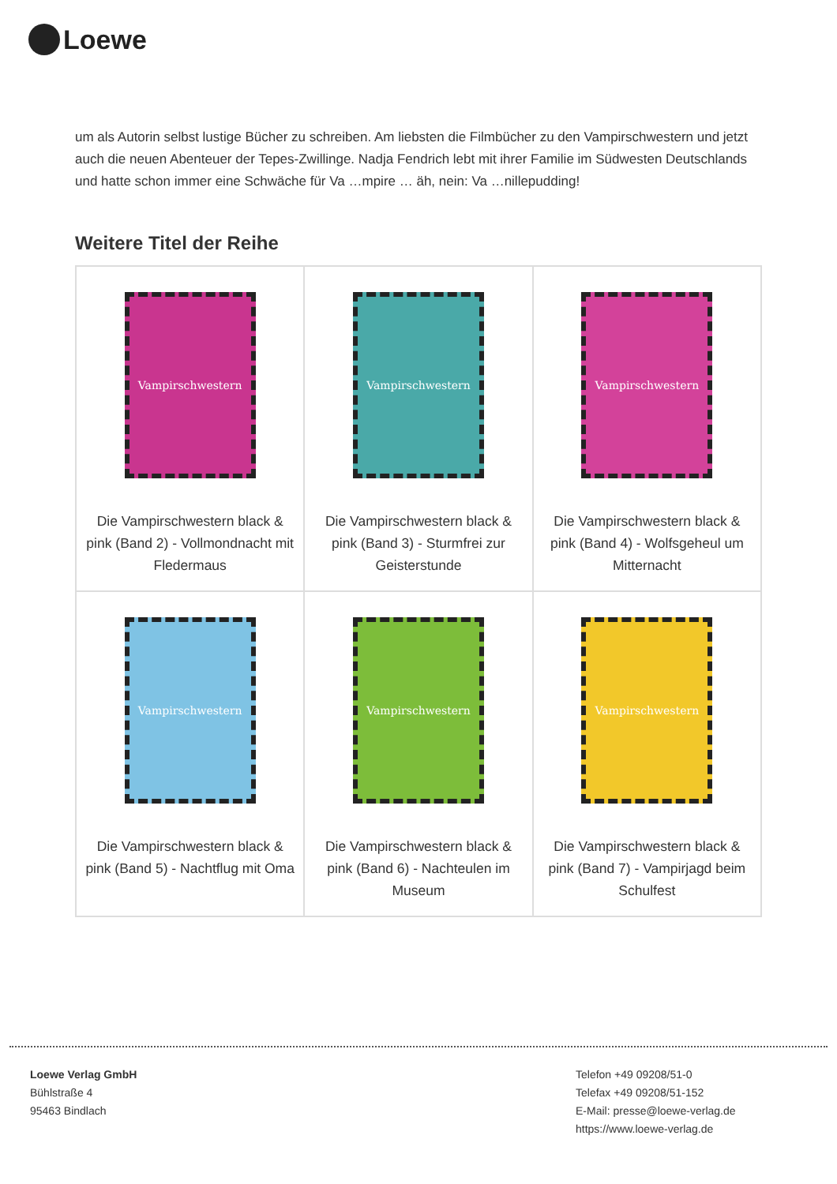Loewe
um als Autorin selbst lustige Bücher zu schreiben. Am liebsten die Filmbücher zu den Vampirschwestern und jetzt auch die neuen Abenteuer der Tepes-Zwillinge. Nadja Fendrich lebt mit ihrer Familie im Südwesten Deutschlands und hatte schon immer eine Schwäche für Va …mpire … äh, nein: Va …nillepudding!
Weitere Titel der Reihe
| Vampirschwestern Die Vampirschwestern black & pink (Band 2) - Vollmondnacht mit Fledermaus | Vampirschwestern Die Vampirschwestern black & pink (Band 3) - Sturmfrei zur Geisterstunde | Vampirschwestern Die Vampirschwestern black & pink (Band 4) - Wolfsgeheul um Mitternacht |
| Vampirschwestern Die Vampirschwestern black & pink (Band 5) - Nachtflug mit Oma | Vampirschwestern Die Vampirschwestern black & pink (Band 6) - Nachteulen im Museum | Vampirschwestern Die Vampirschwestern black & pink (Band 7) - Vampirjagd beim Schulfest |
Loewe Verlag GmbH
Bühlstraße 4
95463 Bindlach
Telefon +49 09208/51-0
Telefax +49 09208/51-152
E-Mail: presse@loewe-verlag.de
https://www.loewe-verlag.de